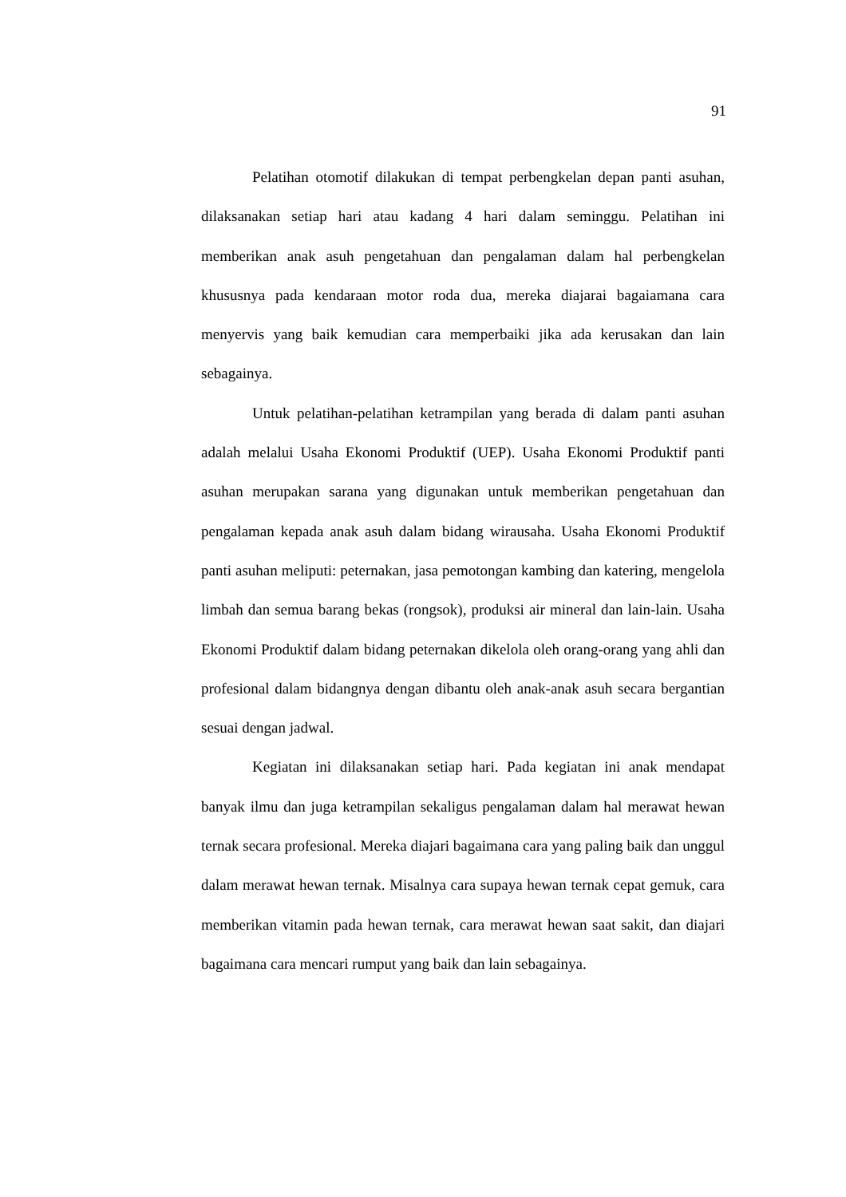91
Pelatihan otomotif dilakukan di tempat perbengkelan depan panti asuhan, dilaksanakan setiap hari atau kadang 4 hari dalam seminggu. Pelatihan ini memberikan anak asuh pengetahuan dan pengalaman dalam hal perbengkelan khususnya pada kendaraan motor roda dua, mereka diajarai bagaiamana cara menyervis yang baik kemudian cara memperbaiki jika ada kerusakan dan lain sebagainya.
Untuk pelatihan-pelatihan ketrampilan yang berada di dalam panti asuhan adalah melalui Usaha Ekonomi Produktif (UEP). Usaha Ekonomi Produktif panti asuhan merupakan sarana yang digunakan untuk memberikan pengetahuan dan pengalaman kepada anak asuh dalam bidang wirausaha. Usaha Ekonomi Produktif panti asuhan meliputi: peternakan, jasa pemotongan kambing dan katering, mengelola limbah dan semua barang bekas (rongsok), produksi air mineral dan lain-lain. Usaha Ekonomi Produktif dalam bidang peternakan dikelola oleh orang-orang yang ahli dan profesional dalam bidangnya dengan dibantu oleh anak-anak asuh secara bergantian sesuai dengan jadwal.
Kegiatan ini dilaksanakan setiap hari. Pada kegiatan ini anak mendapat banyak ilmu dan juga ketrampilan sekaligus pengalaman dalam hal merawat hewan ternak secara profesional. Mereka diajari bagaimana cara yang paling baik dan unggul dalam merawat hewan ternak. Misalnya cara supaya hewan ternak cepat gemuk, cara memberikan vitamin pada hewan ternak, cara merawat hewan saat sakit, dan diajari bagaimana cara mencari rumput yang baik dan lain sebagainya.